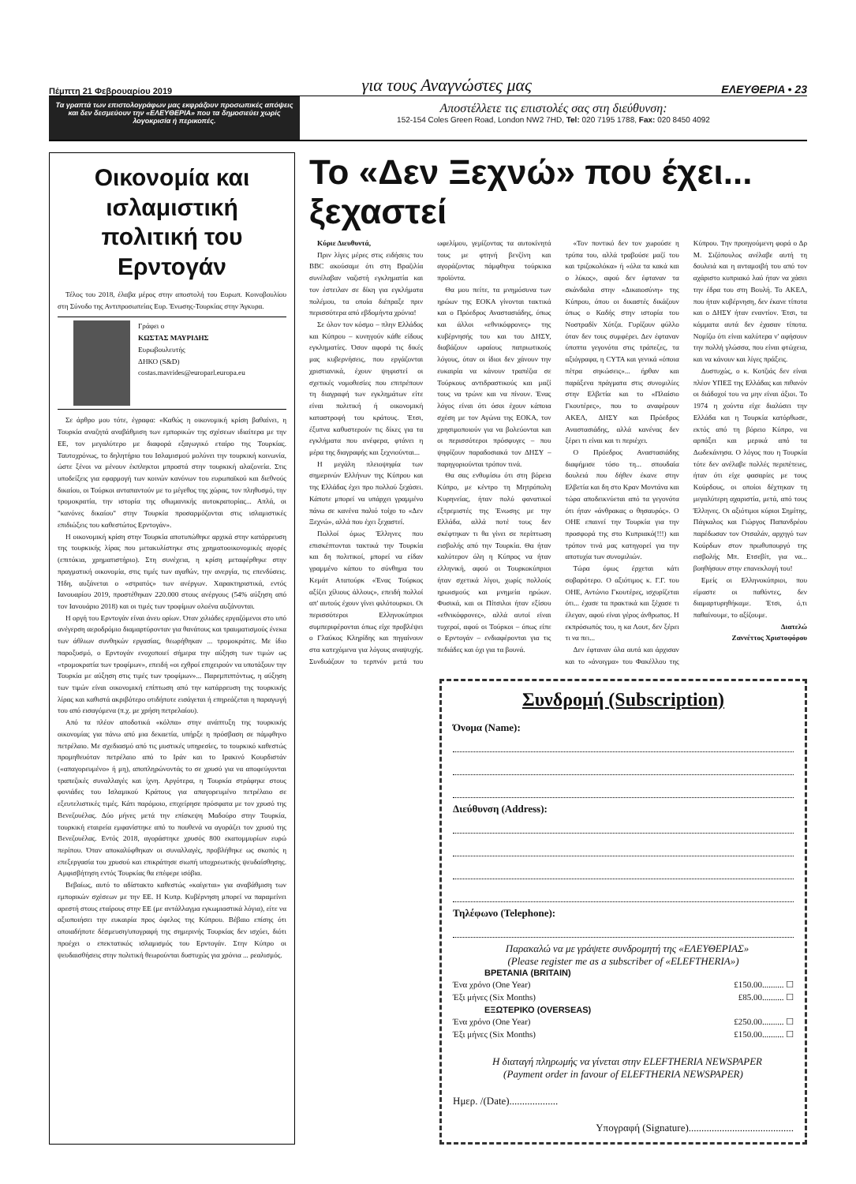Πέμπτη 21 Φεβρουαρίου 2019 για τους Αναγνώστες μας ΕΛΕΥΘΕΡΙΑ • 23
Τα γραπτά των επιστολογράφων μας εκφράζουν προσωπικές απόψεις και δεν δεσμεύουν την «ΕΛΕΥΘΕΡΙΑ» που τα δημοσιεύει χωρίς λογοκρισία ή περικοπές.
Αποστέλλετε τις επιστολές σας στη διεύθυνση:
152-154 Coles Green Road, London NW2 7HD, Tel: 020 7195 1788, Fax: 020 8450 4092
Οικονομία και ισλαμιστική πολιτική του Ερντογάν
Τέλος του 2018, έλαβα μέρος στην αποστολή του Ευρωπ. Κοινοβουλίου στη Σύνοδο της Αντιπροσωπείας Ευρ. Ένωσης-Τουρκίας στην Άγκυρα.
Γράφει ο
ΚΩΣΤΑΣ ΜΑΥΡΙΔΗΣ
Ευρωβουλευτής
ΔΗΚΟ (S&D)
costas.mavrides@europarl.europa.eu
Σε άρθρο μου τότε, έγραφα: «Καθώς η οικονομική κρίση βαθαίνει, η Τουρκία αναζητά αναβάθμιση των εμπορικών της σχέσεων ιδιαίτερα με την ΕΕ, τον μεγαλύτερο με διαφορά εξαγωγικό εταίρο της Τουρκίας. Ταυτοχρόνως, το δηλητήριο του Ισλαμισμού μολύνει την τουρκική κοινωνία, ώστε ξένοι να μένουν έκπληκτοι μπροστά στην τουρκική αλαζονεία. Στις υποδείξεις για εφαρμογή των κοινών κανόνων του ευρωπαϊκού και διεθνούς δικαίου, οι Τούρκοι ανταπαντούν με το μέγεθος της χώρας, τον πληθυσμό, την τρομοκρατία, την ιστορία της οθωμανικής αυτοκρατορίας... Απλά, οι "κανόνες δικαίου" στην Τουρκία προσαρμόζονται στις ισλαμιστικές επιδιώξεις του καθεστώτος Ερντογάν».
Η οικονομική κρίση στην Τουρκία αποτυπώθηκε αρχικά στην κατάρρευση της τουρκικής λίρας που μετακυλίστηκε στις χρηματοοικονομικές αγορές (επιτόκια, χρηματιστήριο). Στη συνέχεια, η κρίση μεταφέρθηκε στην πραγματική οικονομία, στις τιμές των αγαθών, την ανεργία, τις επενδύσεις. Ήδη, αυξάνεται ο «στρατός» των ανέργων. Χαρακτηριστικά, εντός Ιανουαρίου 2019, προστέθηκαν 220.000 στους ανέργους (54% αύξηση από τον Ιανουάριο 2018) και οι τιμές των τροφίμων ολοένα αυξάνονται.
Η οργή του Ερντογάν είναι άνευ ορίων. Όταν χιλιάδες εργαζόμενοι στο υπό ανέγερση αεροδρόμιο διαμαρτύρονταν για θανάτους και τραυματισμούς ένεκα των άθλιων συνθηκών εργασίας, θεωρήθηκαν ... τρομοκράτες. Με ίδιο παροξυσμό, ο Ερντογάν ενοχοποιεί σήμερα την αύξηση των τιμών ως «τρομοκρατία των τροφίμων», επειδή «οι εχθροί επιχειρούν να υποτάξουν την Τουρκία με αύξηση στις τιμές των τροφίμων»... Παρεμπιπτόντως, η αύξηση των τιμών είναι οικονομική επίπτωση από την κατάρρευση της τουρκικής λίρας και καθιστά ακριβότερο οτιδήποτε εισάγεται ή επηρεάζεται η παραγωγή του από εισαγόμενα (π.χ. με χρήση πετρελαίου).
Από τα πλέον αποδοτικά «κόλπα» στην ανάπτυξη της τουρκικής οικονομίας για πάνω από μια δεκαετία, υπήρξε η πρόσβαση σε πάμφθηνο πετρέλαιο. Με σχεδιασμό από τις μυστικές υπηρεσίες, το τουρκικό καθεστώς προμηθευόταν πετρέλαιο από το Ιράν και το Ιρακινό Κουρδιστάν («απαγορευμένο» ή μη), αποπληρώνοντάς το σε χρυσό για να αποφεύγονται τραπεζικές συναλλαγές και ίχνη. Αργότερα, η Τουρκία στράφηκε στους φονιάδες του Ισλαμικού Κράτους για απαγορευμένο πετρέλαιο σε εξευτελιστικές τιμές. Κάτι παρόμοιο, επιχείρησε πρόσφατα με τον χρυσό της Βενεζουέλας. Δύο μήνες μετά την επίσκεψη Μαδούρο στην Τουρκία, τουρκική εταιρεία εμφανίστηκε από το πουθενά να αγοράζει τον χρυσό της Βενεζουέλας. Εντός 2018, αγοράστηκε χρυσός 800 εκατομμυρίων ευρώ περίπου. Όταν αποκαλύφθηκαν οι συναλλαγές, προβλήθηκε ως σκοπός η επεξεργασία του χρυσού και επικράτησε σιωπή υποχρεωτικής ψευδαίσθησης. Αμφισβήτηση εντός Τουρκίας θα επέφερε ισόβια.
Βεβαίως, αυτό το αδίστακτο καθεστώς «καίγεται» για αναβάθμιση των εμπορικών σχέσεων με την ΕΕ. Η Κυπρ. Κυβέρνηση μπορεί να παραμείνει αρεστή στους εταίρους στην ΕΕ (με αντάλλαγμα εγκωμιαστικά λόγια), είτε να αξιοποιήσει την ευκαιρία προς όφελος της Κύπρου. Βέβαιο επίσης ότι οποιαδήποτε δέσμευση/υπογραφή της σημερινής Τουρκίας δεν ισχύει, διότι προέχει ο επεκτατικός ισλαμισμός του Ερντογάν. Στην Κύπρο οι ψευδαισθήσεις στην πολιτική θεωρούνται δυστυχώς για χρόνια ... ρεαλισμός.
Το «Δεν Ξεχνώ» που έχει... ξεχαστεί
Κύριε Διευθυντά,
Πριν λίγες μέρες στις ειδήσεις του BBC ακούσαμε ότι στη Βραζιλία συνέλαβαν ναζιστή εγκληματία και τον έστειλαν σε δίκη για εγκλήματα πολέμου, τα οποία διέπραξε πριν περισσότερα από εβδομήντα χρόνια!
Σε όλον τον κόσμο – πλην Ελλάδος και Κύπρου – κυνηγούν κάθε είδους εγκληματίες. Όσον αφορά τις δικές μας κυβερνήσεις, που εργάζονται χριστιανικά, έχουν ψηφιστεί οι σχετικές νομοθεσίες που επιτρέπουν τη διαγραφή των εγκλημάτων είτε είναι πολιτική ή οικονομική καταστροφή του κράτους. Έτσι, έξυπνα καθυστερούν τις δίκες για τα εγκλήματα που ανέφερα, φτάνει η μέρα της διαγραφής και ξεχνιούνται...
Η μεγάλη πλειοψηφία των σημερινών Ελλήνων της Κύπρου και της Ελλάδας έχει προ πολλού ξεχάσει. Κάποτε μπορεί να υπάρχει γραμμένο πάνω σε κανένα παλιό τοίχο το «Δεν Ξεχνώ», αλλά που έχει ξεχαστεί.
Πολλοί όμως Έλληνες που επισκέπτονται τακτικά την Τουρκία και δη πολιτικοί, μπορεί να είδαν γραμμένο κάπου το σύνθημα του Κεμάτ Ατατούρκ «Ένας Τούρκος αξίζει χίλιους άλλους», επειδή πολλοί απ' αυτούς έχουν γίνει φιλότουρκοι. Οι περισσότεροι Ελληνοκύπριοι συμπεριφέρονται όπως είχε προβλέψει ο Γλαύκος Κληρίδης και πηγαίνουν στα κατεχόμενα για λόγους αναψυχής. Συνδυάζουν το τερπνόν μετά του ωφελίμου, γεμίζοντας τα αυτοκίνητά τους με φτηνή βενζίνη και αγοράζοντας πάμφθηνα τούρκικα προϊόντα.
Θα μου πείτε, τα μνημόσυνα των ηρώων της ΕΟΚΑ γίνονται τακτικά και ο Πρόεδρος Αναστασιάδης, όπως και άλλοι «εθνικόφρονες» της κυβέρνησής του και του ΔΗΣΥ, διαβάζουν ωραίους πατριωτικούς λόγους, όταν οι ίδιοι δεν χάνουν την ευκαιρία να κάνουν τραπέζια σε Τούρκους αντιδραστικούς και μαζί τους να τρώνε και να πίνουν. Ένας λόγος είναι ότι όσοι έχουν κάποια σχέση με τον Αγώνα της ΕΟΚΑ, τον χρησιμοποιούν για να βολεύονται και οι περισσότεροι πρόσφυγες – που ψηφίζουν παραδοσιακά τον ΔΗΣΥ – παρηγοριούνται τρόπον τινά.
Θα σας ενθυμίσω ότι στη βόρεια Κύπρο, με κέντρο τη Μητρόπολη Κυρηνείας, ήταν πολύ φανατικοί εξτρεμιστές της Ένωσης με την Ελλάδα, αλλά ποτέ τους δεν σκέφτηκαν τι θα γίνει σε περίπτωση εισβολής από την Τουρκία. Θα ήταν καλύτερον όλη η Κύπρος να ήταν ελληνική, αφού οι Τουρκοκύπριοι ήταν σχετικά λίγοι, χωρίς πολλούς ηρωισμούς και μνημεία ηρώων. Φυσικά, και οι Πίτσιλοι ήταν εξίσου «εθνικόφρονες», αλλά αυτοί είναι τυχεροί, αφού οι Τούρκοι – όπως είπε ο Ερντογάν – ενδιαφέρονται για τις πεδιάδες και όχι για τα βουνά.
«Τον ποντικό δεν τον χωρούσε η τρύπα του, αλλά τραβούσε μαζί του και τριζοκολόκα» ή «όλα τα κακά και ο λύκος», αφού δεν έφταναν τα σκάνδαλα στην «Δικαιοσύνη» της Κύπρου, όπου οι δικαστές δικάζουν όπως ο Καδής στην ιστορία του Νοστραδίν Χότζα. Γυρίζουν φύλλο όταν δεν τους συμφέρει. Δεν έφταναν ύποπτα γεγονότα στις τράπεζες, τα αξιόγραφα, η CYTA και γενικά «όποια πέτρα σηκώσεις»... ήρθαν και παράξενα πράγματα στις συνομιλίες στην Ελβετία και το «Πλαίσιο Γκουτέρες», που το αναφέρουν ΑΚΕΛ, ΔΗΣΥ και Πρόεδρος Αναστασιάδης, αλλά κανένας δεν ξέρει τι είναι και τι περιέχει.
Ο Πρόεδρος Αναστασιάδης διαφήμισε τόσο τη... σπουδαία δουλειά που δήθεν έκανε στην Ελβετία και δη στο Κραν Μοντάνα και τώρα αποδεικνύεται από τα γεγονότα ότι ήταν «άνθρακας ο θησαυρός». Ο ΟΗΕ επαινεί την Τουρκία για την προσφορά της στο Κυπριακό(!!!) και τρόπον τινά μας κατηγορεί για την αποτυχία των συνομιλιών.
Τώρα όμως έρχεται κάτι σοβαρότερο. Ο αξιότιμος κ. Γ.Γ. του ΟΗΕ, Αντώνιο Γκουτέρες, ισχυρίζεται ότι... έχασε τα πρακτικά και ξέχασε τι έλεγαν, αφού είναι γέρος άνθρωπος. Η εκπρόσωπός του, η κα Λουτ, δεν ξέρει τι να πει...
Δεν έφταναν όλα αυτά και άρχισαν και το «άνοιγμα» του Φακέλλου της Κύπρου. Την προηγούμενη φορά ο Δρ Μ. Σιζόπουλος ανέλαβε αυτή τη δουλειά και η ανταμοιβή του από τον αχάριστο κυπριακό λαό ήταν να χάσει την έδρα του στη Βουλή. Το ΑΚΕΛ, που ήταν κυβέρνηση, δεν έκανε τίποτα και ο ΔΗΣΥ ήταν εναντίον. Έτσι, τα κόμματα αυτά δεν έχασαν τίποτα. Νομίζω ότι είναι καλύτερα ν' αφήσουν την πολλή γλώσσα, που είναι φτώχεια, και να κάνουν και λίγες πράξεις.
Δυστυχώς, ο κ. Κοτζιάς δεν είναι πλέον ΥΠΕΞ της Ελλάδας και πιθανόν οι διάδοχοί του να μην είναι άξιοι. Το 1974 η χούντα είχε διαλύσει την Ελλάδα και η Τουρκία κατόρθωσε, εκτός από τη βόρειο Κύπρο, να αρπάξει και μερικά από τα Δωδεκάνησα. Ο λόγος που η Τουρκία τότε δεν ανέλαβε πολλές περιπέτειες, ήταν ότι είχε φασαρίες με τους Κούρδους, οι οποίοι δέχτηκαν τη μεγαλύτερη αχαριστία, μετά, από τους Έλληνες. Οι αξιότιμοι κύριοι Σημίτης, Πάγκαλος και Γιώργος Παπανδρέου παρέδωσαν τον Οτσαλάν, αρχηγό των Κούρδων στον πρωθυπουργό της εισβολής Μπ. Ετσεβίτ, για να... βοηθήσουν στην επανεκλογή του!
Εμείς οι Ελληνοκύπριοι, που είμαστε οι παθόντες, δεν διαμαρτυρηθήκαμε. Έτσι, ό,τι παθαίνουμε, το αξίζουμε.
Διατελώ
Ζαννέττος Χριστοφόρου
Συνδρομή (Subscription)
Όνομα (Name):
Διεύθυνση (Address):
Τηλέφωνο (Telephone):
Παρακαλώ να με γράψετε συνδρομητή της «ΕΛΕΥΘΕΡΙΑΣ»
(Please register me as a subscriber of «ELEFTHERIA»)
ΒΡΕΤΑΝΙΑ (BRITAIN)
Ένα χρόνο (One Year) £150.00.......... ☐
Έξι μήνες (Six Months) £85.00.......... ☐
ΕΞΩΤΕΡΙΚΟ (OVERSEAS)
Ένα χρόνο (One Year) £250.00.......... ☐
Έξι μήνες (Six Months) £150.00.......... ☐
Η διαταγή πληρωμής να γίνεται στην ELEFTHERIA NEWSPAPER
(Payment order in favour of ELEFTHERIA NEWSPAPER)
Ημερ. /(Date)...................
Υπογραφή (Signature).........................................